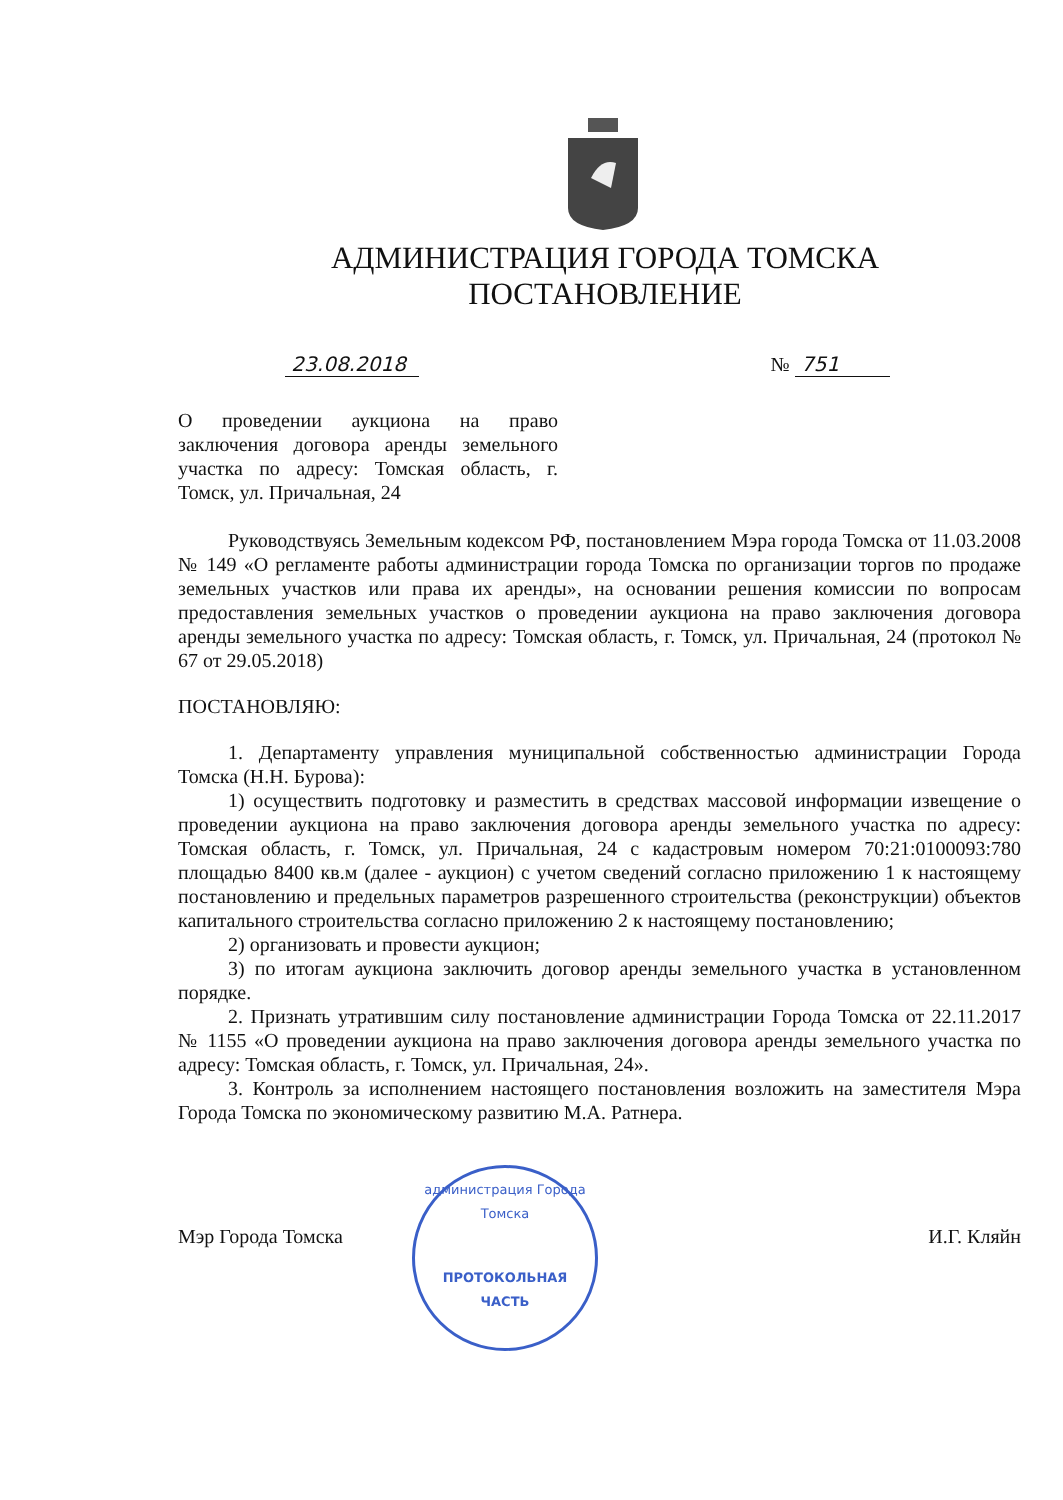АДМИНИСТРАЦИЯ ГОРОДА ТОМСКА
ПОСТАНОВЛЕНИЕ
23.08.2018 № 751
О проведении аукциона на право заключения договора аренды земельного участка по адресу: Томская область, г. Томск, ул. Причальная, 24
Руководствуясь Земельным кодексом РФ, постановлением Мэра города Томска от 11.03.2008 № 149 «О регламенте работы администрации города Томска по организации торгов по продаже земельных участков или права их аренды», на основании решения комиссии по вопросам предоставления земельных участков о проведении аукциона на право заключения договора аренды земельного участка по адресу: Томская область, г. Томск, ул. Причальная, 24 (протокол № 67 от 29.05.2018)
ПОСТАНОВЛЯЮ:
1. Департаменту управления муниципальной собственностью администрации Города Томска (Н.Н. Бурова):
1) осуществить подготовку и разместить в средствах массовой информации извещение о проведении аукциона на право заключения договора аренды земельного участка по адресу: Томская область, г. Томск, ул. Причальная, 24 с кадастровым номером 70:21:0100093:780 площадью 8400 кв.м (далее - аукцион) с учетом сведений согласно приложению 1 к настоящему постановлению и предельных параметров разрешенного строительства (реконструкции) объектов капитального строительства согласно приложению 2 к настоящему постановлению;
2) организовать и провести аукцион;
3) по итогам аукциона заключить договор аренды земельного участка в установленном порядке.
2. Признать утратившим силу постановление администрации Города Томска от 22.11.2017 № 1155 «О проведении аукциона на право заключения договора аренды земельного участка по адресу: Томская область, г. Томск, ул. Причальная, 24».
3. Контроль за исполнением настоящего постановления возложить на заместителя Мэра Города Томска по экономическому развитию М.А. Ратнера.
администрация Города Томска
ПРОТОКОЛЬНАЯ
ЧАСТЬ
Мэр Города Томска И.Г. Кляйн